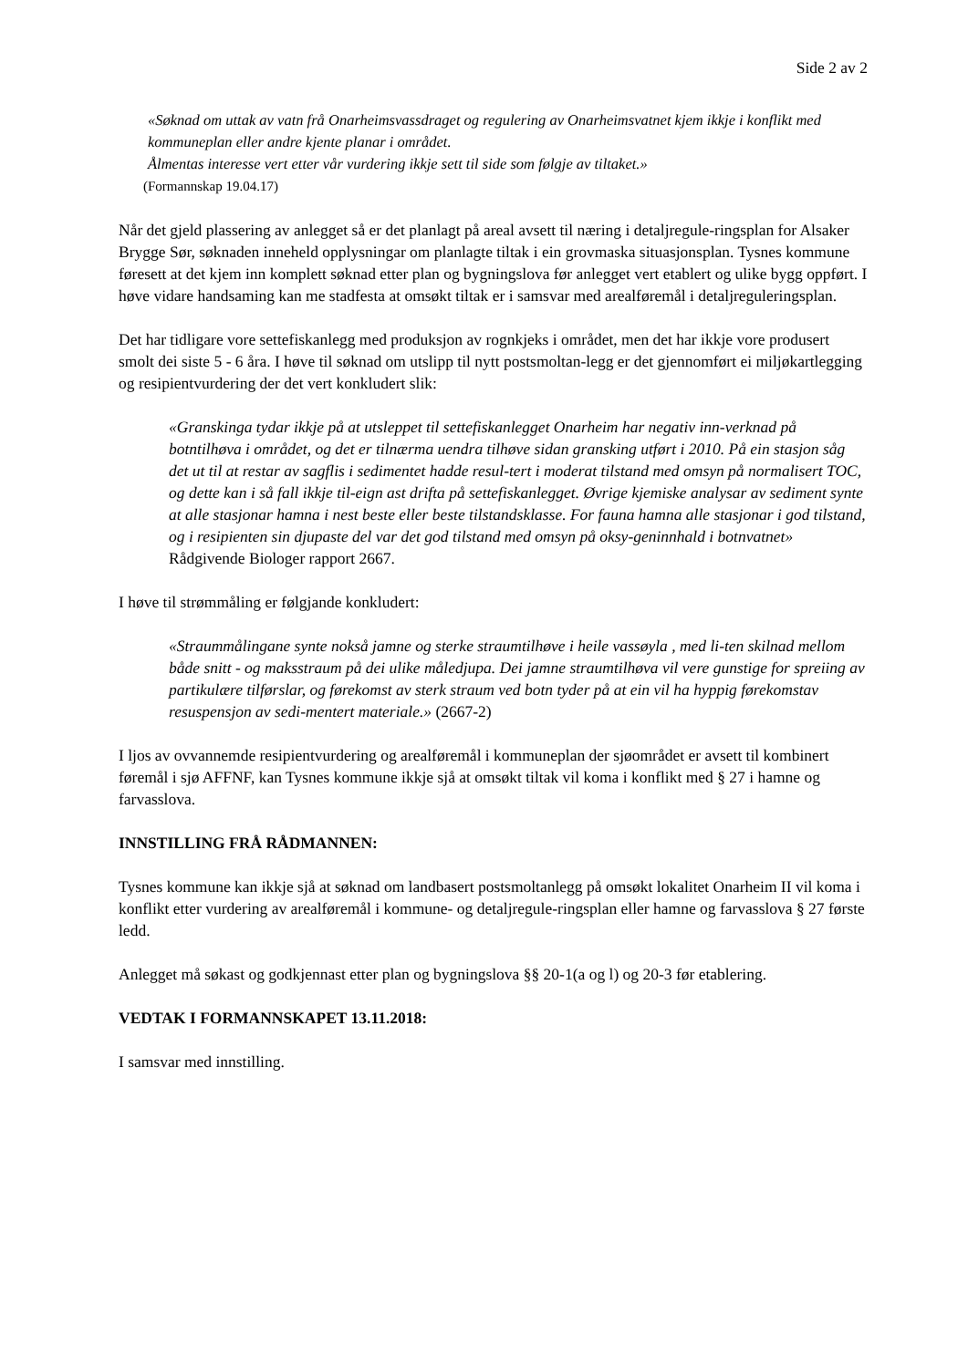Side 2 av 2
«Søknad om uttak av vatn frå Onarheimsvassdraget og regulering av Onarheimsvatnet kjem ikkje i konflikt med kommuneplan eller andre kjente planar i området.
Ålmentas interesse vert etter vår vurdering ikkje sett til side som følgje av tiltaket.»
(Formannskap 19.04.17)
Når det gjeld plassering av anlegget så er det planlagt på areal avsett til næring i detaljregule-ringsplan for Alsaker Brygge Sør, søknaden inneheld opplysningar om planlagte tiltak i ein grovmaska situasjonsplan. Tysnes kommune føresett at det kjem inn komplett søknad etter plan og bygningslova før anlegget vert etablert og ulike bygg oppført. I høve vidare handsaming kan me stadfesta at omsøkt tiltak er i samsvar med arealføremål i detaljreguleringsplan.
Det har tidligare vore settefiskanlegg med produksjon av rognkjeks i området, men det har ikkje vore produsert smolt dei siste 5 - 6 åra. I høve til søknad om utslipp til nytt postsmoltan-legg er det gjennomført ei miljøkartlegging og resipientvurdering der det vert konkludert slik:
«Granskinga tydar ikkje på at utsleppet til settefiskanlegget Onarheim har negativ inn-verknad på botntilhøva i området, og det er tilnærma uendra tilhøve sidan gransking utført i 2010. På ein stasjon såg det ut til at restar av sagflis i sedimentet hadde resul-tert i moderat tilstand med omsyn på normalisert TOC, og dette kan i så fall ikkje til-eign ast drifta på settefiskanlegget. Øvrige kjemiske analysar av sediment synte at alle stasjonar hamna i nest beste eller beste tilstandsklasse. For fauna hamna alle stasjonar i god tilstand, og i resipienten sin djupaste del var det god tilstand med omsyn på oksy-geninnhald i botnvatnet»
Rådgivende Biologer rapport 2667.
I høve til strømmåling er følgjande konkludert:
«Straummålingane synte nokså jamne og sterke straumtilhøve i heile vassøyla , med li-ten skilnad mellom både snitt - og maksstraum på dei ulike måledjupa. Dei jamne straumtilhøva vil vere gunstige for spreiing av partikulære tilførslar, og førekomst av sterk straum ved botn tyder på at ein vil ha hyppig førekomstav resuspensjon av sedi-mentert materiale.» (2667-2)
I ljos av ovvannemde resipientvurdering og arealføremål i kommuneplan der sjøområdet er avsett til kombinert føremål i sjø AFFNF, kan Tysnes kommune ikkje sjå at omsøkt tiltak vil koma i konflikt med § 27 i hamne og farvasslova.
INNSTILLING FRÅ RÅDMANNEN:
Tysnes kommune kan ikkje sjå at søknad om landbasert postsmoltanlegg på omsøkt lokalitet Onarheim II vil koma i konflikt etter vurdering av arealføremål i kommune- og detaljregule-ringsplan eller hamne og farvasslova § 27 første ledd.
Anlegget må søkast og godkjennast etter plan og bygningslova §§ 20-1(a og l) og 20-3 før etablering.
VEDTAK I FORMANNSKAPET 13.11.2018:
I samsvar med innstilling.